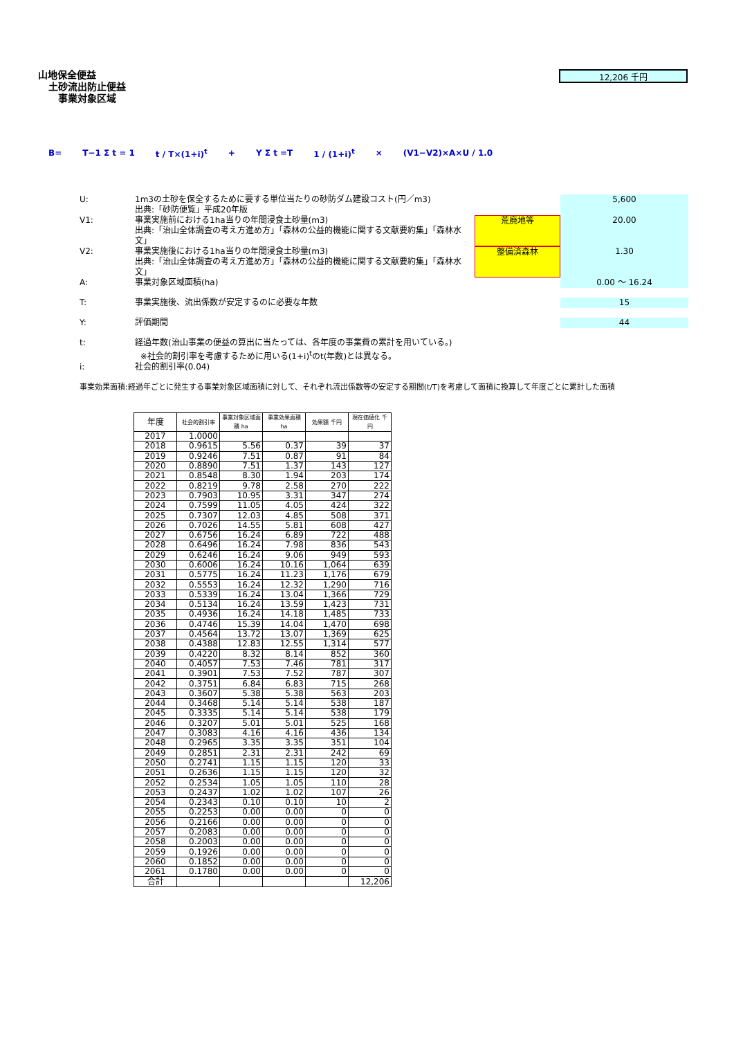山地保全便益
土砂流出防止便益
事業対象区域
12,206 千円
B= T−1 Σ t = 1 t / T×(1+i)<sup>t</sup> + Y Σ t =T 1 / (1+i)<sup>t</sup> × (V1−V2)×A×U / 1.0
U: 1m3の土砂を保全するために要する単位当たりの砂防ダム建設コスト(円／m3)
出典:「砂防便覧」平成20年版 5,600
V1: 事業実施前における1ha当りの年間浸食土砂量(m3)
出典:「治山全体調査の考え方進め方」「森林の公益的機能に関する文献要約集」「森林水文」 荒廃地等 20.00
V2: 事業実施後における1ha当りの年間浸食土砂量(m3)
出典:「治山全体調査の考え方進め方」「森林の公益的機能に関する文献要約集」「森林水文」 整備済森林 1.30
A: 事業対象区域面積(ha) 0.00 ～ 16.24
T: 事業実施後、流出係数が安定するのに必要な年数 15
Y: 評価期間 44
t: 経過年数(治山事業の便益の算出に当たっては、各年度の事業費の累計を用いている。)
※社会的割引率を考慮するために用いる(1+i)<sup>t</sup>のt(年数)とは異なる。
i: 社会的割引率(0.04)
事業効果面積:経過年ごとに発生する事業対象区域面積に対して、それぞれ流出係数等の安定する期間(t/T)を考慮して面積に換算して年度ごとに累計した面積
| 年度 | 社会的割引率 | 事業対象区域面積 ha | 事業効果面積 ha | 効果額 千円 | 現在価値化 千円 |
| --- | --- | --- | --- | --- | --- |
| 2017 | 1.0000 | | | | |
| 2018 | 0.9615 | 5.56 | 0.37 | 39 | 37 |
| 2019 | 0.9246 | 7.51 | 0.87 | 91 | 84 |
| 2020 | 0.8890 | 7.51 | 1.37 | 143 | 127 |
| 2021 | 0.8548 | 8.30 | 1.94 | 203 | 174 |
| 2022 | 0.8219 | 9.78 | 2.58 | 270 | 222 |
| 2023 | 0.7903 | 10.95 | 3.31 | 347 | 274 |
| 2024 | 0.7599 | 11.05 | 4.05 | 424 | 322 |
| 2025 | 0.7307 | 12.03 | 4.85 | 508 | 371 |
| 2026 | 0.7026 | 14.55 | 5.81 | 608 | 427 |
| 2027 | 0.6756 | 16.24 | 6.89 | 722 | 488 |
| 2028 | 0.6496 | 16.24 | 7.98 | 836 | 543 |
| 2029 | 0.6246 | 16.24 | 9.06 | 949 | 593 |
| 2030 | 0.6006 | 16.24 | 10.16 | 1,064 | 639 |
| 2031 | 0.5775 | 16.24 | 11.23 | 1,176 | 679 |
| 2032 | 0.5553 | 16.24 | 12.32 | 1,290 | 716 |
| 2033 | 0.5339 | 16.24 | 13.04 | 1,366 | 729 |
| 2034 | 0.5134 | 16.24 | 13.59 | 1,423 | 731 |
| 2035 | 0.4936 | 16.24 | 14.18 | 1,485 | 733 |
| 2036 | 0.4746 | 15.39 | 14.04 | 1,470 | 698 |
| 2037 | 0.4564 | 13.72 | 13.07 | 1,369 | 625 |
| 2038 | 0.4388 | 12.83 | 12.55 | 1,314 | 577 |
| 2039 | 0.4220 | 8.32 | 8.14 | 852 | 360 |
| 2040 | 0.4057 | 7.53 | 7.46 | 781 | 317 |
| 2041 | 0.3901 | 7.53 | 7.52 | 787 | 307 |
| 2042 | 0.3751 | 6.84 | 6.83 | 715 | 268 |
| 2043 | 0.3607 | 5.38 | 5.38 | 563 | 203 |
| 2044 | 0.3468 | 5.14 | 5.14 | 538 | 187 |
| 2045 | 0.3335 | 5.14 | 5.14 | 538 | 179 |
| 2046 | 0.3207 | 5.01 | 5.01 | 525 | 168 |
| 2047 | 0.3083 | 4.16 | 4.16 | 436 | 134 |
| 2048 | 0.2965 | 3.35 | 3.35 | 351 | 104 |
| 2049 | 0.2851 | 2.31 | 2.31 | 242 | 69 |
| 2050 | 0.2741 | 1.15 | 1.15 | 120 | 33 |
| 2051 | 0.2636 | 1.15 | 1.15 | 120 | 32 |
| 2052 | 0.2534 | 1.05 | 1.05 | 110 | 28 |
| 2053 | 0.2437 | 1.02 | 1.02 | 107 | 26 |
| 2054 | 0.2343 | 0.10 | 0.10 | 10 | 2 |
| 2055 | 0.2253 | 0.00 | 0.00 | 0 | 0 |
| 2056 | 0.2166 | 0.00 | 0.00 | 0 | 0 |
| 2057 | 0.2083 | 0.00 | 0.00 | 0 | 0 |
| 2058 | 0.2003 | 0.00 | 0.00 | 0 | 0 |
| 2059 | 0.1926 | 0.00 | 0.00 | 0 | 0 |
| 2060 | 0.1852 | 0.00 | 0.00 | 0 | 0 |
| 2061 | 0.1780 | 0.00 | 0.00 | 0 | 0 |
| 合計 | | | | | 12,206 |